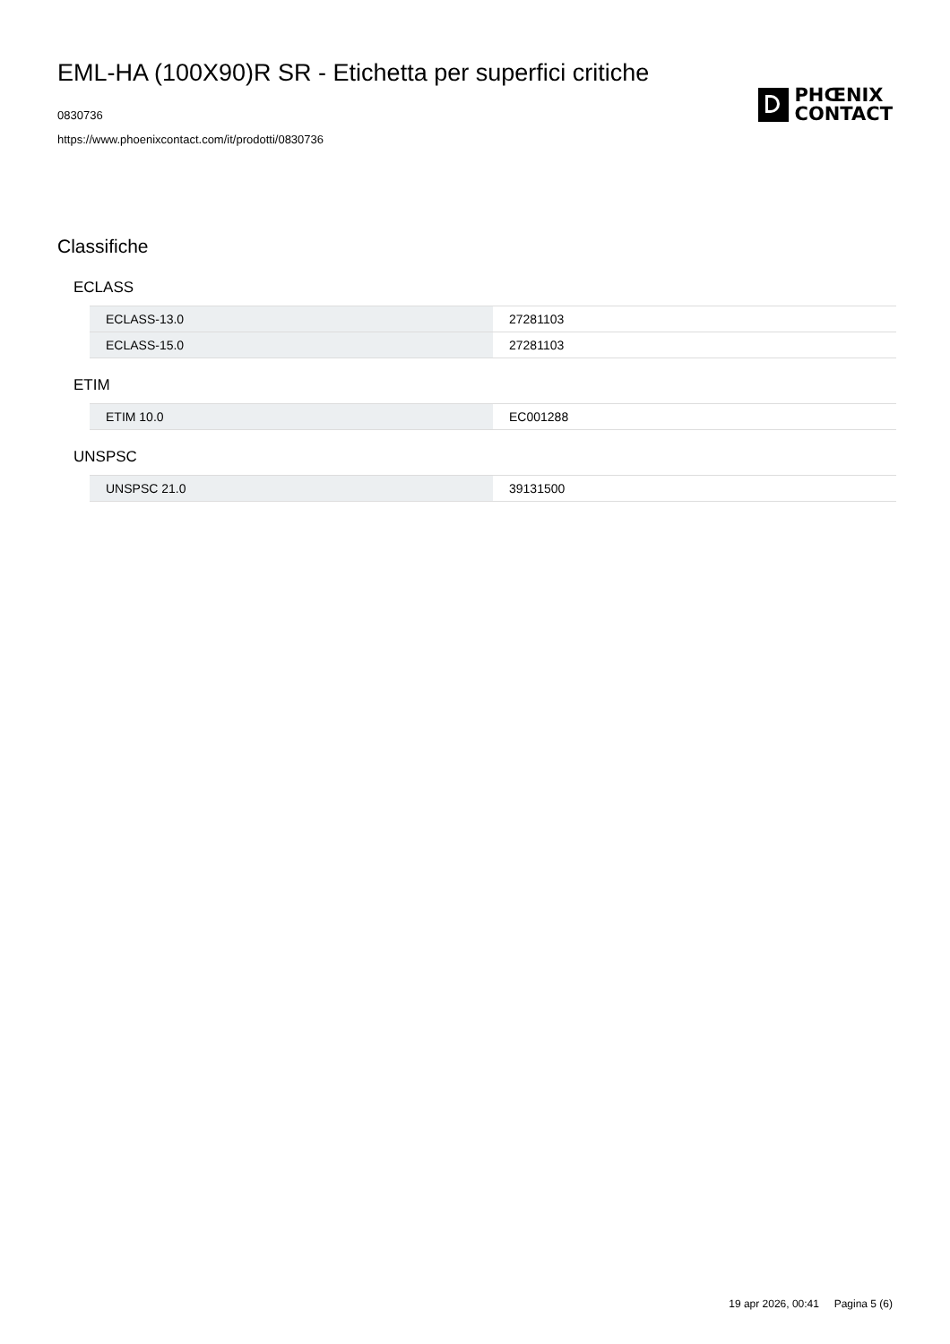EML-HA (100X90)R SR - Etichetta per superfici critiche
0830736
https://www.phoenixcontact.com/it/prodotti/0830736
PHŒNIX
CONTACT
Classifiche
ECLASS
| ECLASS-13.0 | 27281103 |
| ECLASS-15.0 | 27281103 |
ETIM
| ETIM 10.0 | EC001288 |
UNSPSC
| UNSPSC 21.0 | 39131500 |
19 apr 2026, 00:41 Pagina 5 (6)